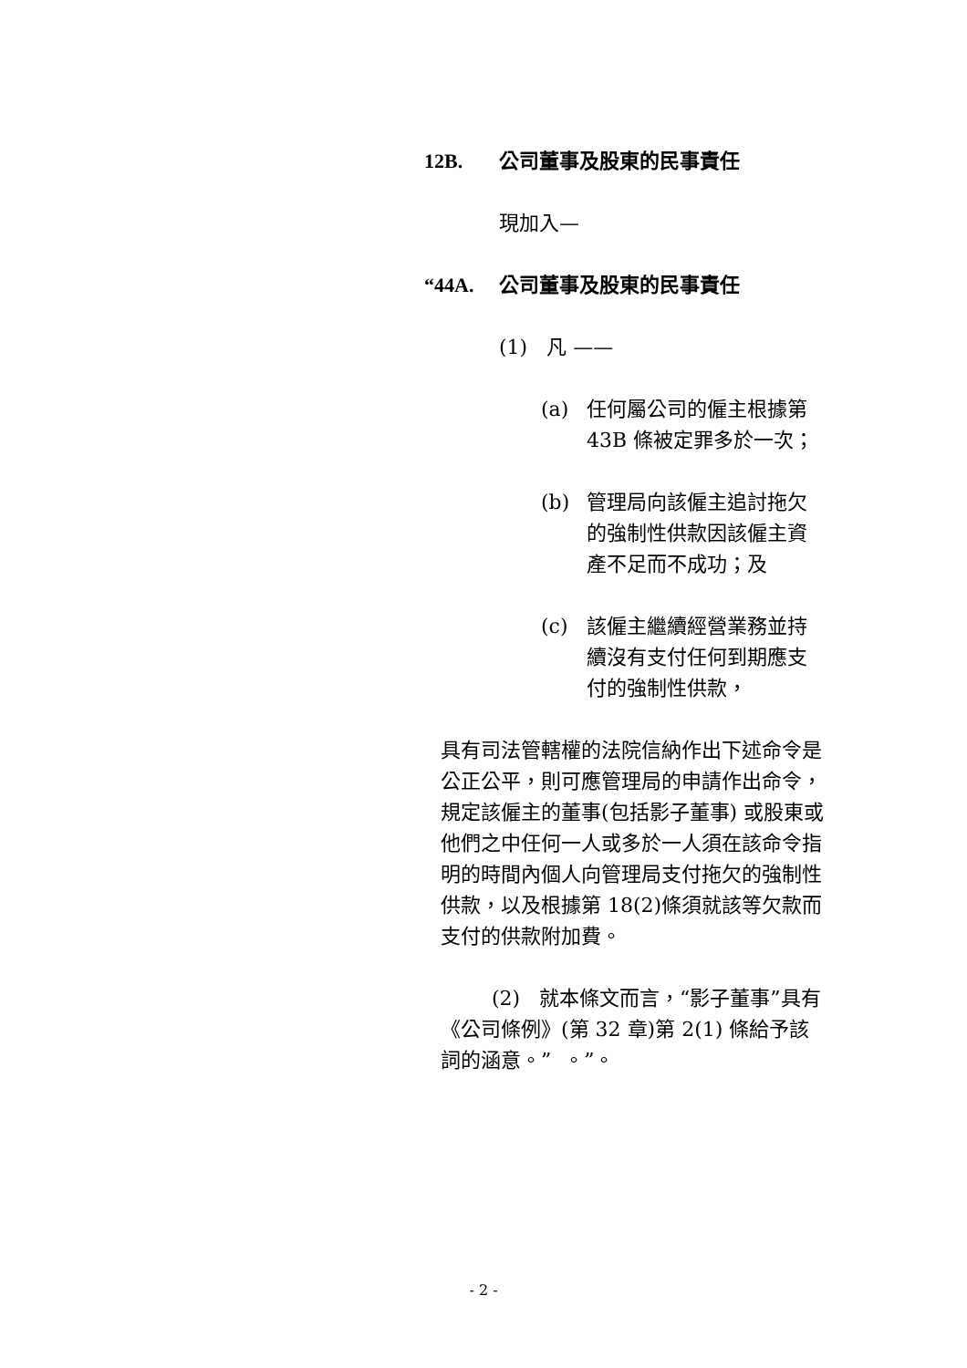12B. 公司董事及股東的民事責任
現加入—
“44A. 公司董事及股東的民事責任
(1) 凡 ——
(a) 任何屬公司的僱主根據第 43B 條被定罪多於一次；
(b) 管理局向該僱主追討拖欠的強制性供款因該僱主資產不足而不成功；及
(c) 該僱主繼續經營業務並持續沒有支付任何到期應支付的強制性供款，
具有司法管轄權的法院信納作出下述命令是公正公平，則可應管理局的申請作出命令，規定該僱主的董事(包括影子董事) 或股東或他們之中任何一人或多於一人須在該命令指明的時間內個人向管理局支付拖欠的強制性供款，以及根據第 18(2)條須就該等欠款而支付的供款附加費。
(2) 就本條文而言，“影子董事”具有《公司條例》(第 32 章)第 2(1) 條給予該詞的涵意。” 。”。
- 2 -